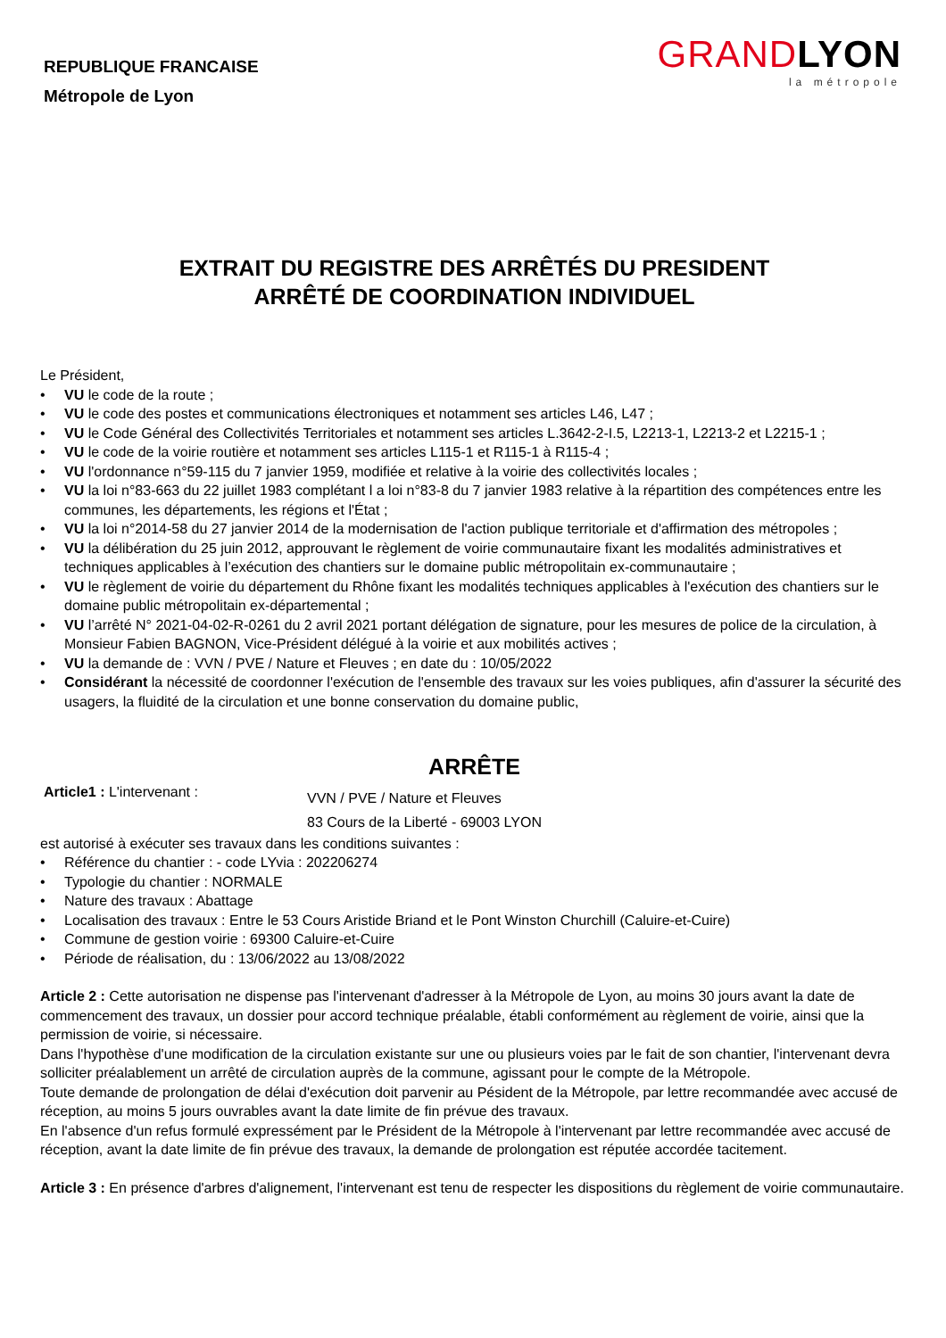REPUBLIQUE FRANCAISE
Métropole de Lyon
GRANDLYON
la métropole
EXTRAIT DU REGISTRE DES ARRÊTÉS DU PRESIDENT
ARRÊTÉ DE COORDINATION INDIVIDUEL
Le Président,
VU le code de la route ;
VU le code des postes et communications électroniques et notamment ses articles L46, L47 ;
VU le Code Général des Collectivités Territoriales et notamment ses articles L.3642-2-I.5, L2213-1, L2213-2 et L2215-1 ;
VU le code de la voirie routière et notamment ses articles L115-1 et R115-1 à R115-4 ;
VU l'ordonnance n°59-115 du 7 janvier 1959, modifiée et relative à la voirie des collectivités locales ;
VU la loi n°83-663 du 22 juillet 1983 complétant l a loi n°83-8 du 7 janvier 1983 relative à la répartition des compétences entre les communes, les départements, les régions et l'État ;
VU la loi n°2014-58 du 27 janvier 2014 de la modernisation de l'action publique territoriale et d'affirmation des métropoles ;
VU la délibération du 25 juin 2012, approuvant le règlement de voirie communautaire fixant les modalités administratives et techniques applicables à l’exécution des chantiers sur le domaine public métropolitain ex-communautaire ;
VU le règlement de voirie du département du Rhône fixant les modalités techniques applicables à l'exécution des chantiers sur le domaine public métropolitain ex-départemental ;
VU l’arrêté N° 2021-04-02-R-0261 du 2 avril 2021 portant délégation de signature, pour les mesures de police de la circulation, à Monsieur Fabien BAGNON, Vice-Président délégué à la voirie et aux mobilités actives ;
VU la demande de : VVN / PVE / Nature et Fleuves ; en date du : 10/05/2022
Considérant la nécessité de coordonner l'exécution de l'ensemble des travaux sur les voies publiques, afin d'assurer la sécurité des usagers, la fluidité de la circulation et une bonne conservation du domaine public,
ARRÊTE
Article1 : L'intervenant :
VVN / PVE / Nature et Fleuves
83 Cours de la Liberté - 69003 LYON
est autorisé à exécuter ses travaux dans les conditions suivantes :
Référence du chantier : - code LYvia : 202206274
Typologie du chantier : NORMALE
Nature des travaux : Abattage
Localisation des travaux : Entre le 53 Cours Aristide Briand et le Pont Winston Churchill (Caluire-et-Cuire)
Commune de gestion voirie : 69300 Caluire-et-Cuire
Période de réalisation, du : 13/06/2022 au 13/08/2022
Article 2 : Cette autorisation ne dispense pas l'intervenant d'adresser à la Métropole de Lyon, au moins 30 jours avant la date de commencement des travaux, un dossier pour accord technique préalable, établi conformément au règlement de voirie, ainsi que la permission de voirie, si nécessaire.
Dans l'hypothèse d'une modification de la circulation existante sur une ou plusieurs voies par le fait de son chantier, l'intervenant devra solliciter préalablement un arrêté de circulation auprès de la commune, agissant pour le compte de la Métropole.
Toute demande de prolongation de délai d'exécution doit parvenir au Pésident de la Métropole, par lettre recommandée avec accusé de réception, au moins 5 jours ouvrables avant la date limite de fin prévue des travaux.
En l'absence d'un refus formulé expressément par le Président de la Métropole à l'intervenant par lettre recommandée avec accusé de réception, avant la date limite de fin prévue des travaux, la demande de prolongation est réputée accordée tacitement.
Article 3 : En présence d'arbres d'alignement, l'intervenant est tenu de respecter les dispositions du règlement de voirie communautaire.